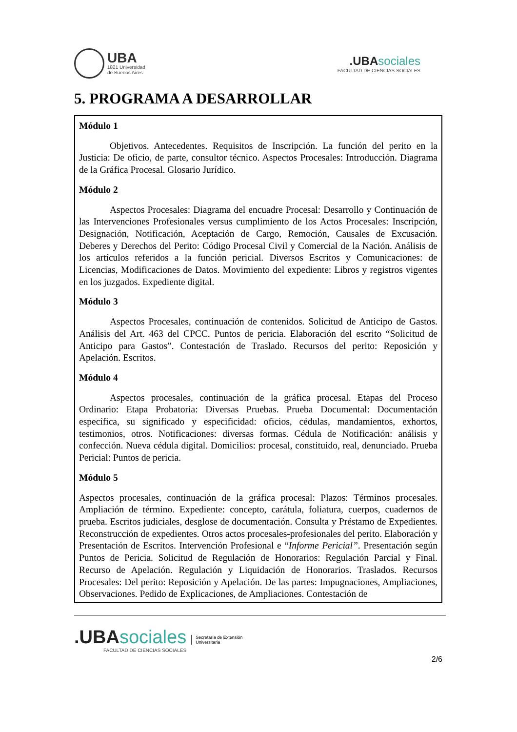UBA
1821 Universidad
de Buenos Aires
.UBA sociales
FACULTAD DE CIENCIAS SOCIALES
5. PROGRAMA A DESARROLLAR
Módulo 1
Objetivos. Antecedentes. Requisitos de Inscripción. La función del perito en la Justicia: De oficio, de parte, consultor técnico. Aspectos Procesales: Introducción. Diagrama de la Gráfica Procesal. Glosario Jurídico.
Módulo 2
Aspectos Procesales: Diagrama del encuadre Procesal: Desarrollo y Continuación de las Intervenciones Profesionales versus cumplimiento de los Actos Procesales: Inscripción, Designación, Notificación, Aceptación de Cargo, Remoción, Causales de Excusación. Deberes y Derechos del Perito: Código Procesal Civil y Comercial de la Nación. Análisis de los artículos referidos a la función pericial. Diversos Escritos y Comunicaciones: de Licencias, Modificaciones de Datos. Movimiento del expediente: Libros y registros vigentes en los juzgados. Expediente digital.
Módulo 3
Aspectos Procesales, continuación de contenidos. Solicitud de Anticipo de Gastos. Análisis del Art. 463 del CPCC. Puntos de pericia. Elaboración del escrito “Solicitud de Anticipo para Gastos”. Contestación de Traslado. Recursos del perito: Reposición y Apelación. Escritos.
Módulo 4
Aspectos procesales, continuación de la gráfica procesal. Etapas del Proceso Ordinario: Etapa Probatoria: Diversas Pruebas. Prueba Documental: Documentación específica, su significado y especificidad: oficios, cédulas, mandamientos, exhortos, testimonios, otros. Notificaciones: diversas formas. Cédula de Notificación: análisis y confección. Nueva cédula digital. Domicilios: procesal, constituido, real, denunciado. Prueba Pericial: Puntos de pericia.
Módulo 5
Aspectos procesales, continuación de la gráfica procesal: Plazos: Términos procesales. Ampliación de término. Expediente: concepto, carátula, foliatura, cuerpos, cuadernos de prueba. Escritos judiciales, desglose de documentación. Consulta y Préstamo de Expedientes. Reconstrucción de expedientes. Otros actos procesales-profesionales del perito. Elaboración y Presentación de Escritos. Intervención Profesional e “Informe Pericial”. Presentación según Puntos de Pericia. Solicitud de Regulación de Honorarios: Regulación Parcial y Final. Recurso de Apelación. Regulación y Liquidación de Honorarios. Traslados. Recursos Procesales: Del perito: Reposición y Apelación. De las partes: Impugnaciones, Ampliaciones, Observaciones. Pedido de Explicaciones, de Ampliaciones. Contestación de
.UBAsociales
FACULTAD DE CIENCIAS SOCIALES
Secretaría de Extensión
Universitaria
2/6